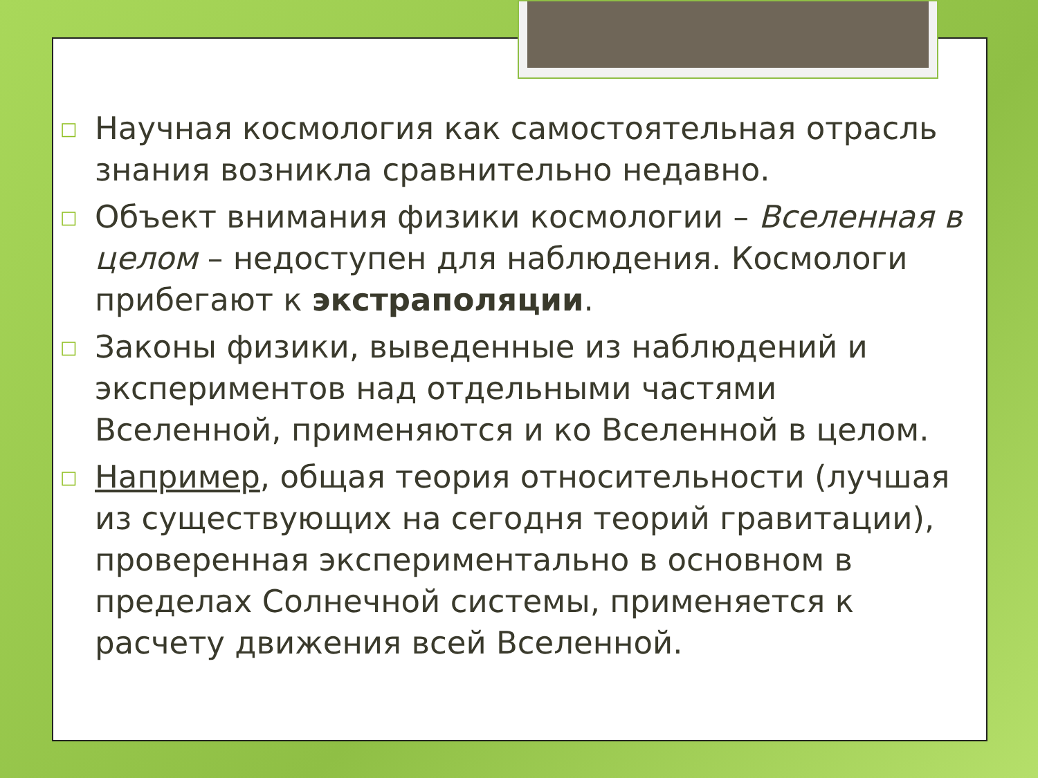□ Научная космология как самостоятельная отрасль знания возникла сравнительно недавно.
□ Объект внимания физики космологии – Вселенная в целом – недоступен для наблюдения. Космологи прибегают к экстраполяции.
□ Законы физики, выведенные из наблюдений и экспериментов над отдельными частями Вселенной, применяются и ко Вселенной в целом.
□ Например, общая теория относительности (лучшая из существующих на сегодня теорий гравитации), проверенная экспериментально в основном в пределах Солнечной системы, применяется к расчету движения всей Вселенной.